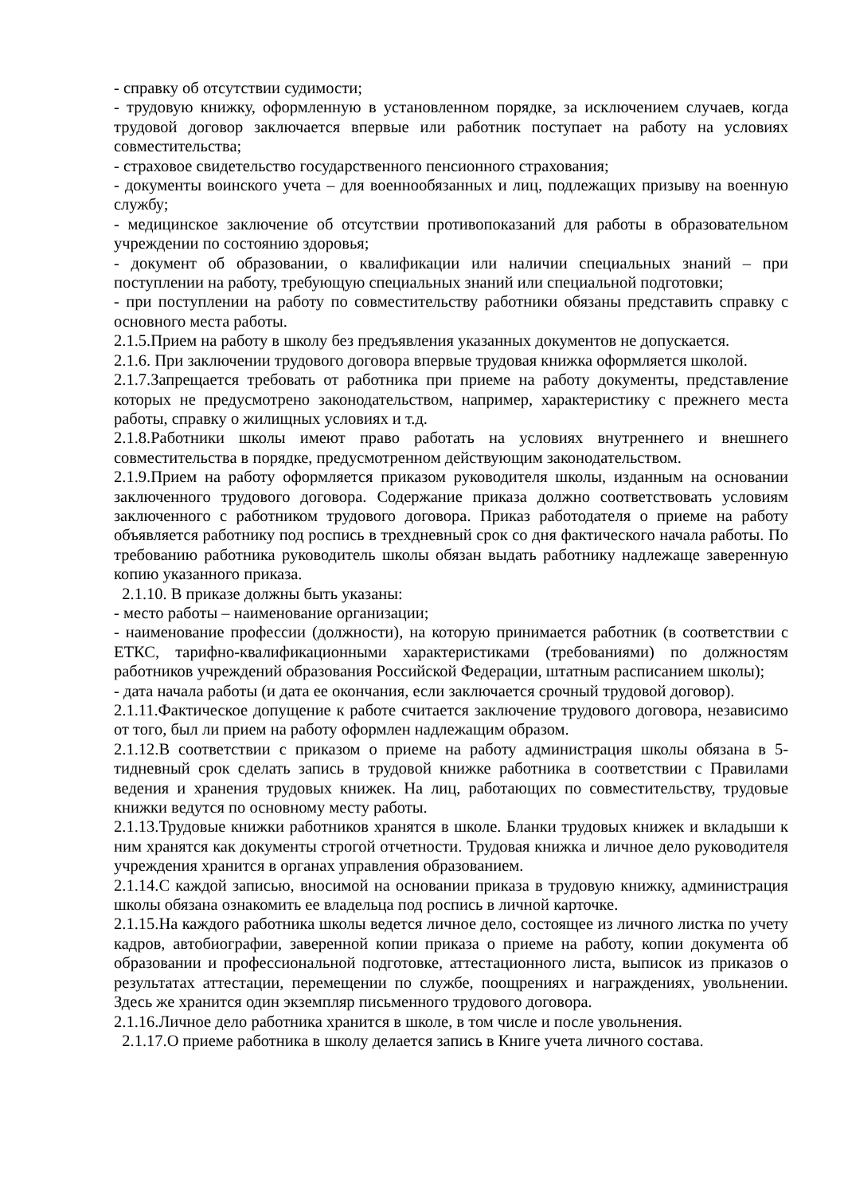- справку об отсутствии судимости;
- трудовую книжку, оформленную в установленном порядке, за исключением случаев, когда трудовой договор заключается впервые или работник поступает на работу на условиях совместительства;
- страховое свидетельство государственного пенсионного страхования;
- документы воинского учета – для военнообязанных и лиц, подлежащих призыву на военную службу;
- медицинское заключение об отсутствии противопоказаний для работы в образовательном учреждении по состоянию здоровья;
- документ об образовании, о квалификации или наличии специальных знаний – при поступлении на работу, требующую специальных знаний или специальной подготовки;
- при поступлении на работу по совместительству работники обязаны представить справку с основного места работы.
2.1.5.Прием на работу в школу без предъявления указанных документов не допускается.
2.1.6. При заключении трудового договора впервые трудовая книжка оформляется школой.
2.1.7.Запрещается требовать от работника при приеме на работу документы, представление которых не предусмотрено законодательством, например, характеристику с прежнего места работы, справку о жилищных условиях и т.д.
2.1.8.Работники школы имеют право работать на условиях внутреннего и внешнего совместительства в порядке, предусмотренном действующим законодательством.
2.1.9.Прием на работу оформляется приказом руководителя школы, изданным на основании заключенного трудового договора. Содержание приказа должно соответствовать условиям заключенного с работником трудового договора. Приказ работодателя о приеме на работу объявляется работнику под роспись в трехдневный срок со дня фактического начала работы. По требованию работника руководитель школы обязан выдать работнику надлежаще заверенную копию указанного приказа.
2.1.10. В приказе должны быть указаны:
- место работы – наименование организации;
- наименование профессии (должности), на которую принимается работник (в соответствии с ЕТКС, тарифно-квалификационными характеристиками (требованиями) по должностям работников учреждений образования Российской Федерации, штатным расписанием школы);
- дата начала работы (и дата ее окончания, если заключается срочный трудовой договор).
2.1.11.Фактическое допущение к работе считается заключение трудового договора, независимо от того, был ли прием на работу оформлен надлежащим образом.
2.1.12.В соответствии с приказом о приеме на работу администрация школы обязана в 5-тидневный срок сделать запись в трудовой книжке работника в соответствии с Правилами ведения и хранения трудовых книжек. На лиц, работающих по совместительству, трудовые книжки ведутся по основному месту работы.
2.1.13.Трудовые книжки работников хранятся в школе. Бланки трудовых книжек и вкладыши к ним хранятся как документы строгой отчетности. Трудовая книжка и личное дело руководителя учреждения хранится в органах управления образованием.
2.1.14.С каждой записью, вносимой на основании приказа в трудовую книжку, администрация школы обязана ознакомить ее владельца под роспись в личной карточке.
2.1.15.На каждого работника школы ведется личное дело, состоящее из личного листка по учету кадров, автобиографии, заверенной копии приказа о приеме на работу, копии документа об образовании и профессиональной подготовке, аттестационного листа, выписок из приказов о результатах аттестации, перемещении по службе, поощрениях и награждениях, увольнении. Здесь же хранится один экземпляр письменного трудового договора.
2.1.16.Личное дело работника хранится в школе, в том числе и после увольнения.
2.1.17.О приеме работника в школу делается запись в Книге учета личного состава.